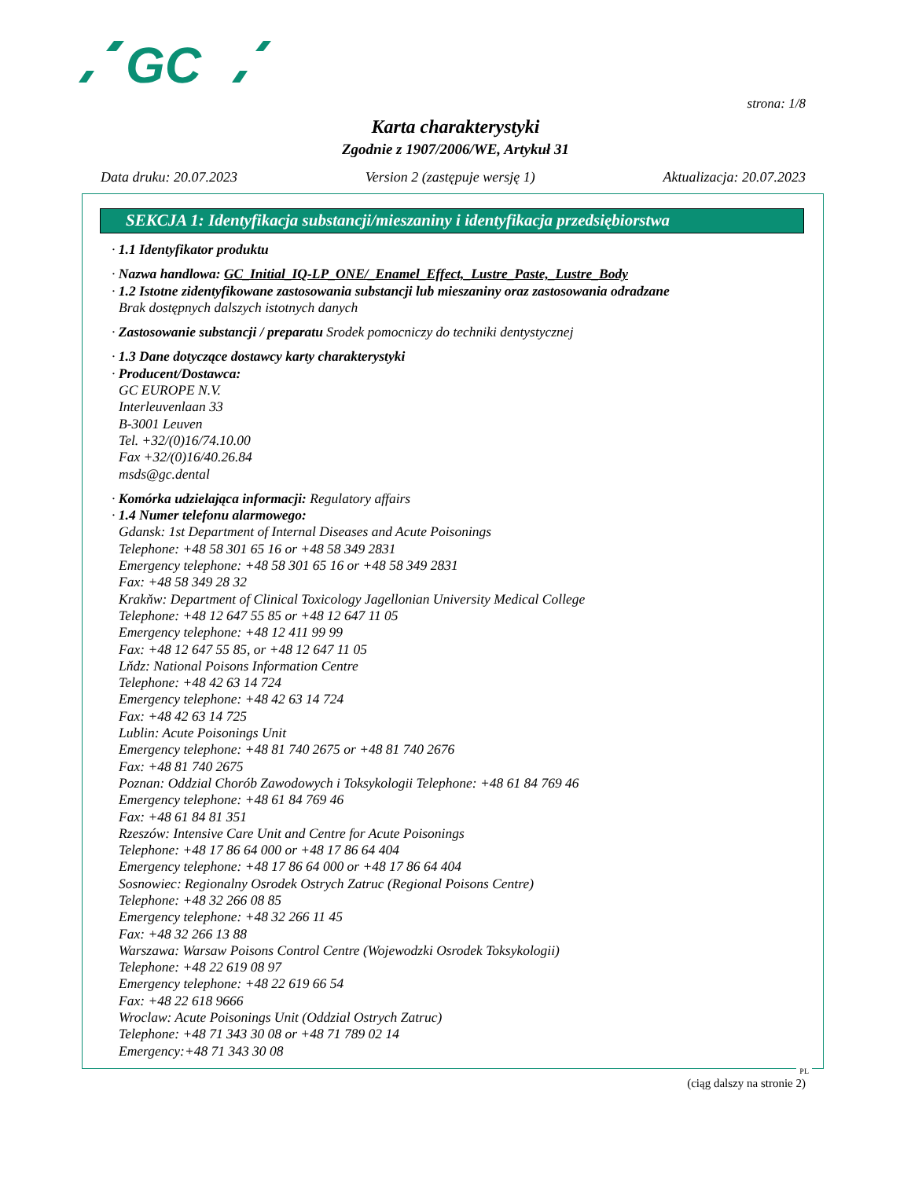GC
strona: 1/8
Karta charakterystyki
Zgodnie z 1907/2006/WE, Artykuł 31
Data druku: 20.07.2023 Version 2 (zastępuje wersję 1) Aktualizacja: 20.07.2023
SEKCJA 1: Identyfikacja substancji/mieszaniny i identyfikacja przedsiębiorstwa
· 1.1 Identyfikator produktu
· Nazwa handlowa: GC_Initial_IQ-LP_ONE/_Enamel_Effect,_Lustre_Paste,_Lustre_Body
· 1.2 Istotne zidentyfikowane zastosowania substancji lub mieszaniny oraz zastosowania odradzane
Brak dostępnych dalszych istotnych danych
· Zastosowanie substancji / preparatu Srodek pomocniczy do techniki dentystycznej
· 1.3 Dane dotyczące dostawcy karty charakterystyki
· Producent/Dostawca:
GC EUROPE N.V.
Interleuvenlaan 33
B-3001 Leuven
Tel. +32/(0)16/74.10.00
Fax +32/(0)16/40.26.84
msds@gc.dental
· Komórka udzielająca informacji: Regulatory affairs
· 1.4 Numer telefonu alarmowego:
Gdansk: 1st Department of Internal Diseases and Acute Poisonings
Telephone: +48 58 301 65 16 or +48 58 349 2831
Emergency telephone: +48 58 301 65 16 or +48 58 349 2831
Fax: +48 58 349 28 32
Krakňw: Department of Clinical Toxicology Jagellonian University Medical College
Telephone: +48 12 647 55 85 or +48 12 647 11 05
Emergency telephone: +48 12 411 99 99
Fax: +48 12 647 55 85, or +48 12 647 11 05
Lňdz: National Poisons Information Centre
Telephone: +48 42 63 14 724
Emergency telephone: +48 42 63 14 724
Fax: +48 42 63 14 725
Lublin: Acute Poisonings Unit
Emergency telephone: +48 81 740 2675 or +48 81 740 2676
Fax: +48 81 740 2675
Poznan: Oddzial Chorób Zawodowych i Toksykologii Telephone: +48 61 84 769 46
Emergency telephone: +48 61 84 769 46
Fax: +48 61 84 81 351
Rzeszów: Intensive Care Unit and Centre for Acute Poisonings
Telephone: +48 17 86 64 000 or +48 17 86 64 404
Emergency telephone: +48 17 86 64 000 or +48 17 86 64 404
Sosnowiec: Regionalny Osrodek Ostrych Zatruc (Regional Poisons Centre)
Telephone: +48 32 266 08 85
Emergency telephone: +48 32 266 11 45
Fax: +48 32 266 13 88
Warszawa: Warsaw Poisons Control Centre (Wojewodzki Osrodek Toksykologii)
Telephone: +48 22 619 08 97
Emergency telephone: +48 22 619 66 54
Fax: +48 22 618 9666
Wroclaw: Acute Poisonings Unit (Oddzial Ostrych Zatruc)
Telephone: +48 71 343 30 08 or +48 71 789 02 14
Emergency:+48 71 343 30 08
PL
(ciąg dalszy na stronie 2)